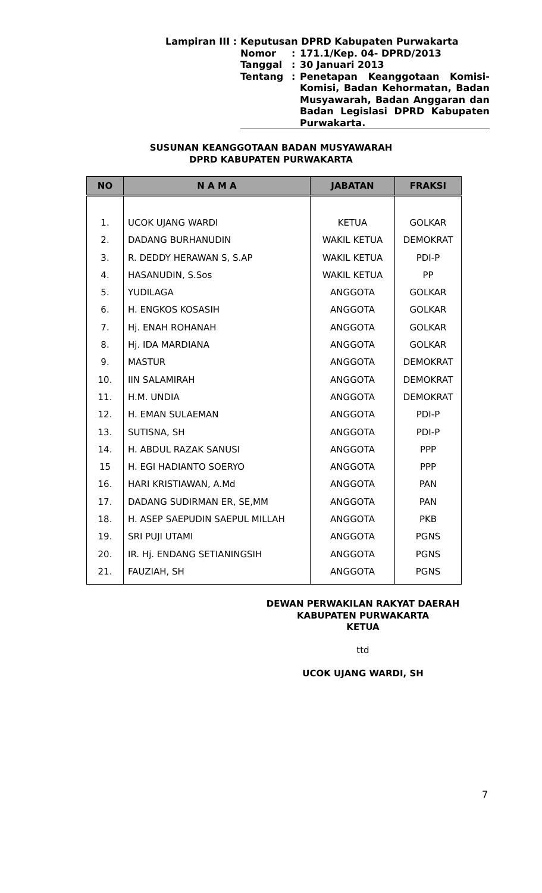| Lampiran III : | Keputusan DPRD Kabupaten Purwakarta | | |
| | Nomor | : | 171.1/Kep. 04- DPRD/2013 |
| | Tanggal | : | 30 Januari 2013 |
| | Tentang | : | Penetapan Keanggotaan Komisi-Komisi, Badan Kehormatan, Badan Musyawarah, Badan Anggaran dan Badan Legislasi DPRD Kabupaten Purwakarta. |
SUSUNAN KEANGGOTAAN BADAN MUSYAWARAH
DPRD KABUPATEN PURWAKARTA
| NO | N A M A | JABATAN | FRAKSI |
| --- | --- | --- | --- |
| 1. | UCOK UJANG WARDI | KETUA | GOLKAR |
| 2. | DADANG BURHANUDIN | WAKIL KETUA | DEMOKRAT |
| 3. | R. DEDDY HERAWAN S, S.AP | WAKIL KETUA | PDI-P |
| 4. | HASANUDIN, S.Sos | WAKIL KETUA | PP |
| 5. | YUDILAGA | ANGGOTA | GOLKAR |
| 6. | H. ENGKOS KOSASIH | ANGGOTA | GOLKAR |
| 7. | Hj. ENAH ROHANAH | ANGGOTA | GOLKAR |
| 8. | Hj. IDA MARDIANA | ANGGOTA | GOLKAR |
| 9. | MASTUR | ANGGOTA | DEMOKRAT |
| 10. | IIN SALAMIRAH | ANGGOTA | DEMOKRAT |
| 11. | H.M. UNDIA | ANGGOTA | DEMOKRAT |
| 12. | H. EMAN SULAEMAN | ANGGOTA | PDI-P |
| 13. | SUTISNA, SH | ANGGOTA | PDI-P |
| 14. | H. ABDUL RAZAK SANUSI | ANGGOTA | PPP |
| 15 | H. EGI HADIANTO SOERYO | ANGGOTA | PPP |
| 16. | HARI KRISTIAWAN, A.Md | ANGGOTA | PAN |
| 17. | DADANG SUDIRMAN ER, SE,MM | ANGGOTA | PAN |
| 18. | H. ASEP SAEPUDIN SAEPUL MILLAH | ANGGOTA | PKB |
| 19. | SRI PUJI UTAMI | ANGGOTA | PGNS |
| 20. | IR. Hj. ENDANG SETIANINGSIH | ANGGOTA | PGNS |
| 21. | FAUZIAH, SH | ANGGOTA | PGNS |
DEWAN PERWAKILAN RAKYAT DAERAH
KABUPATEN PURWAKARTA
KETUA
ttd
UCOK UJANG WARDI, SH
7